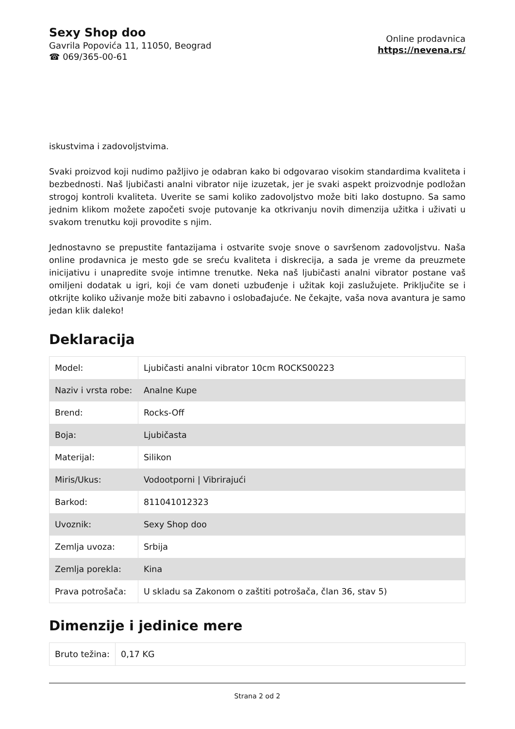Sexy Shop doo
Gavrila Popovića 11, 11050, Beograd
☎ 069/365-00-61
Online prodavnica
https://nevena.rs/
iskustvima i zadovoljstvima.
Svaki proizvod koji nudimo pažljivo je odabran kako bi odgovarao visokim standardima kvaliteta i bezbednosti. Naš ljubičasti analni vibrator nije izuzetak, jer je svaki aspekt proizvodnje podložan strogoj kontroli kvaliteta. Uverite se sami koliko zadovoljstvo može biti lako dostupno. Sa samo jednim klikom možete započeti svoje putovanje ka otkrivanju novih dimenzija užitka i uživati u svakom trenutku koji provodite s njim.
Jednostavno se prepustite fantazijama i ostvarite svoje snove o savršenom zadovoljstvu. Naša online prodavnica je mesto gde se sreću kvaliteta i diskrecija, a sada je vreme da preuzmete inicijativu i unapredite svoje intimne trenutke. Neka naš ljubičasti analni vibrator postane vaš omiljeni dodatak u igri, koji će vam doneti uzbuđenje i užitak koji zaslužujete. Priključite se i otkrijte koliko uživanje može biti zabavno i oslobađajuće. Ne čekajte, vaša nova avantura je samo jedan klik daleko!
Deklaracija
| Model: | Ljubičasti analni vibrator 10cm ROCKS00223 |
| Naziv i vrsta robe: | Analne Kupe |
| Brend: | Rocks-Off |
| Boja: | Ljubičasta |
| Materijal: | Silikon |
| Miris/Ukus: | Vodootporni / Vibrirajući |
| Barkod: | 811041012323 |
| Uvoznik: | Sexy Shop doo |
| Zemlja uvoza: | Srbija |
| Zemlja porekla: | Kina |
| Prava potrošača: | U skladu sa Zakonom o zaštiti potrošača, član 36, stav 5) |
Dimenzije i jedinice mere
| Bruto težina: | 0,17 KG |
Strana 2 od 2